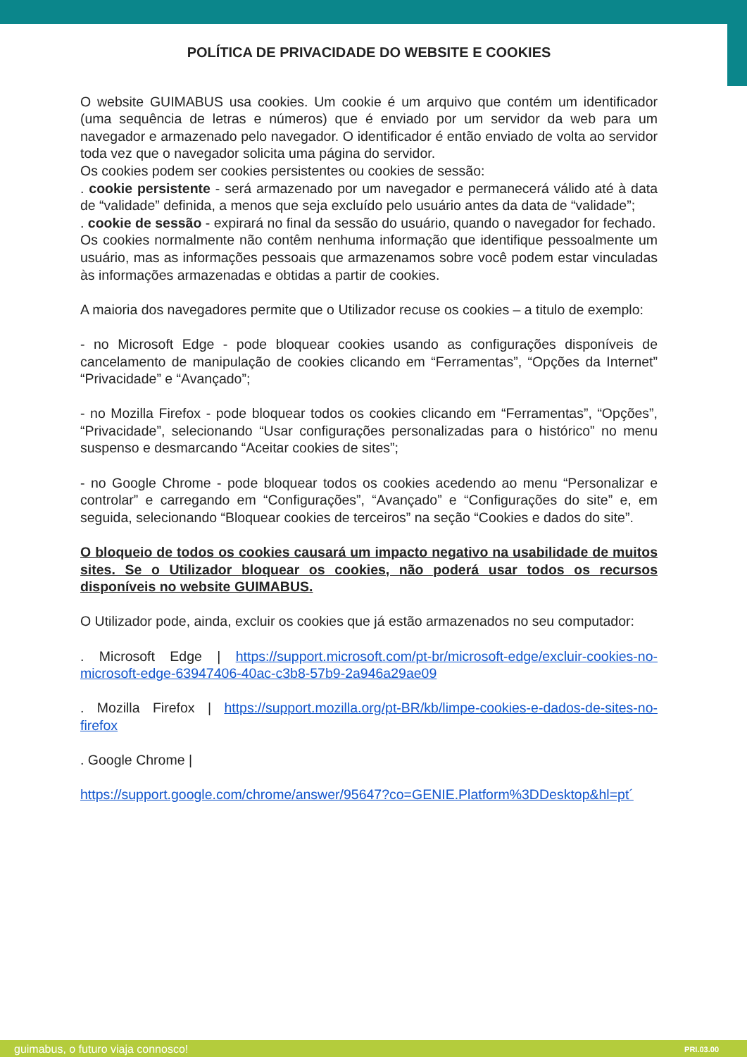POLÍTICA DE PRIVACIDADE DO WEBSITE E COOKIES
O website GUIMABUS usa cookies. Um cookie é um arquivo que contém um identificador (uma sequência de letras e números) que é enviado por um servidor da web para um navegador e armazenado pelo navegador. O identificador é então enviado de volta ao servidor toda vez que o navegador solicita uma página do servidor.
Os cookies podem ser cookies persistentes ou cookies de sessão:
. cookie persistente - será armazenado por um navegador e permanecerá válido até à data de “validade” definida, a menos que seja excluído pelo usuário antes da data de “validade”;
. cookie de sessão - expirará no final da sessão do usuário, quando o navegador for fechado.
Os cookies normalmente não contêm nenhuma informação que identifique pessoalmente um usuário, mas as informações pessoais que armazenamos sobre você podem estar vinculadas às informações armazenadas e obtidas a partir de cookies.
A maioria dos navegadores permite que o Utilizador recuse os cookies – a titulo de exemplo:
- no Microsoft Edge - pode bloquear cookies usando as configurações disponíveis de cancelamento de manipulação de cookies clicando em “Ferramentas”, “Opções da Internet” “Privacidade” e “Avançado”;
- no Mozilla Firefox - pode bloquear todos os cookies clicando em “Ferramentas”, “Opções”, “Privacidade”, selecionando “Usar configurações personalizadas para o histórico” no menu suspenso e desmarcando “Aceitar cookies de sites”;
- no Google Chrome - pode bloquear todos os cookies acedendo ao menu “Personalizar e controlar” e carregando em “Configurações”, “Avançado” e “Configurações do site” e, em seguida, selecionando “Bloquear cookies de terceiros” na seção “Cookies e dados do site”.
O bloqueio de todos os cookies causará um impacto negativo na usabilidade de muitos sites. Se o Utilizador bloquear os cookies, não poderá usar todos os recursos disponíveis no website GUIMABUS.
O Utilizador pode, ainda, excluir os cookies que já estão armazenados no seu computador:
. Microsoft Edge | https://support.microsoft.com/pt-br/microsoft-edge/excluir-cookies-no-microsoft-edge-63947406-40ac-c3b8-57b9-2a946a29ae09
. Mozilla Firefox | https://support.mozilla.org/pt-BR/kb/limpe-cookies-e-dados-de-sites-no-firefox
. Google Chrome |
https://support.google.com/chrome/answer/95647?co=GENIE.Platform%3DDesktop&hl=pt´
guimabus, o futuro viaja connosco!
PRI.03.00